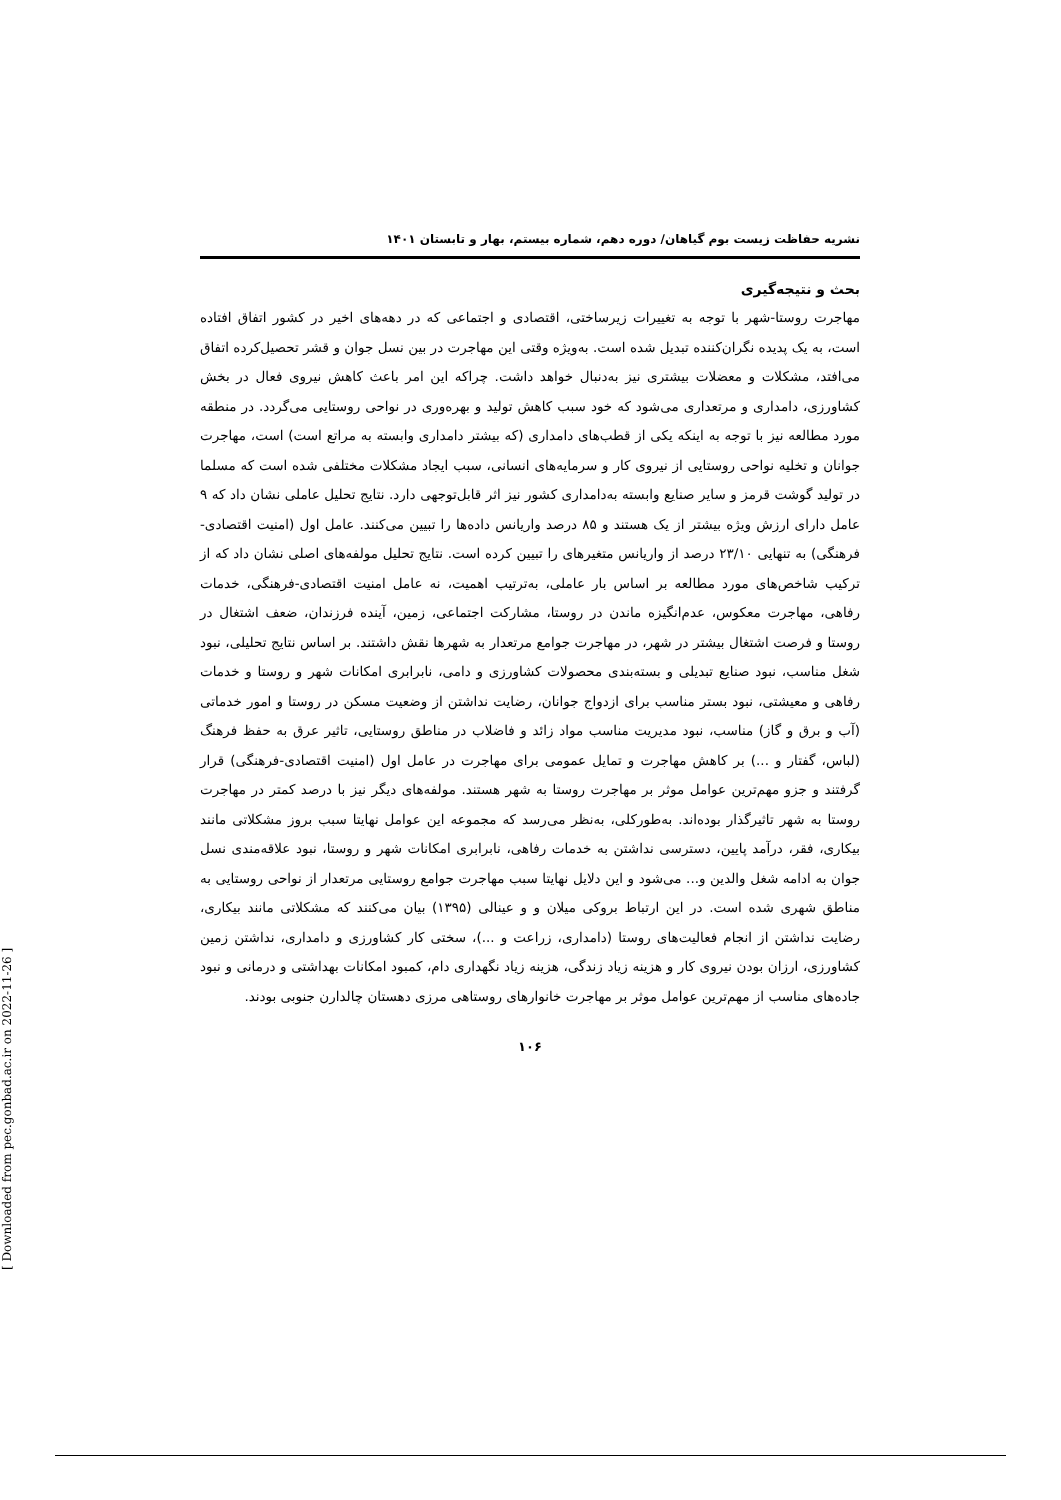[ Downloaded from pec.gonbad.ac.ir on 2022-11-26 ]
نشریه حفاظت زیست بوم گیاهان/ دوره دهم، شماره بیستم، بهار و تابستان ۱۴۰۱
بحث و نتیجه‌گیری
مهاجرت روستا-شهر با توجه به تغییرات زیرساختی، اقتصادی و اجتماعی که در دهه‌های اخیر در کشور اتفاق افتاده است، به یک پدیده نگران‌کننده تبدیل شده است. به‌ویژه وقتی این مهاجرت در بین نسل جوان و قشر تحصیل‌کرده اتفاق می‌افتد، مشکلات و معضلات بیشتری نیز به‌دنبال خواهد داشت. چراکه این امر باعث کاهش نیروی فعال در بخش کشاورزی، دامداری و مرتعداری می‌شود که خود سبب کاهش تولید و بهره‌وری در نواحی روستایی می‌گردد. در منطقه مورد مطالعه نیز با توجه به اینکه یکی از قطب‌های دامداری (که بیشتر دامداری وابسته به مراتع است) است، مهاجرت جوانان و تخلیه نواحی روستایی از نیروی کار و سرمایه‌های انسانی، سبب ایجاد مشکلات مختلفی شده است که مسلما در تولید گوشت قرمز و سایر صنایع وابسته به‌دامداری کشور نیز اثر قابل‌توجهی دارد. نتایج تحلیل عاملی نشان داد که ۹ عامل دارای ارزش ویژه بیشتر از یک هستند و ۸۵ درصد واریانس داده‌ها را تبیین می‌کنند. عامل اول (امنیت اقتصادی-فرهنگی) به تنهایی ۲۳/۱۰ درصد از واریانس متغیرهای را تبیین کرده است. نتایج تحلیل مولفه‌های اصلی نشان داد که از ترکیب شاخص‌های مورد مطالعه بر اساس بار عاملی، به‌ترتیب اهمیت، نه عامل امنیت اقتصادی-فرهنگی، خدمات رفاهی، مهاجرت معکوس، عدم‌انگیزه ماندن در روستا، مشارکت اجتماعی، زمین، آینده فرزندان، ضعف اشتغال در روستا و فرصت اشتغال بیشتر در شهر، در مهاجرت جوامع مرتعدار به شهرها نقش داشتند. بر اساس نتایج تحلیلی، نبود شغل مناسب، نبود صنایع تبدیلی و بسته‌بندی محصولات کشاورزی و دامی، نابرابری امکانات شهر و روستا و خدمات رفاهی و معیشتی، نبود بستر مناسب برای ازدواج جوانان، رضایت نداشتن از وضعیت مسکن در روستا و امور خدماتی (آب و برق و گاز) مناسب، نبود مدیریت مناسب مواد زائد و فاضلاب در مناطق روستایی، تاثیر عرق به حفظ فرهنگ (لباس، گفتار و ...) بر کاهش مهاجرت و تمایل عمومی برای مهاجرت در عامل اول (امنیت اقتصادی-فرهنگی) قرار گرفتند و جزو مهم‌ترین عوامل موثر بر مهاجرت روستا به شهر هستند. مولفه‌های دیگر نیز با درصد کمتر در مهاجرت روستا به شهر تاثیرگذار بوده‌اند. به‌طورکلی، به‌نظر می‌رسد که مجموعه این عوامل نهایتا سبب بروز مشکلاتی مانند بیکاری، فقر، درآمد پایین، دسترسی نداشتن به خدمات رفاهی، نابرابری امکانات شهر و روستا، نبود علاقه‌مندی نسل جوان به ادامه شغل والدین و... می‌شود و این دلایل نهایتا سبب مهاجرت جوامع روستایی مرتعدار از نواحی روستایی به مناطق شهری شده است. در این ارتباط بروکی میلان و و عینالی (۱۳۹۵) بیان می‌کنند که مشکلاتی مانند بیکاری، رضایت نداشتن از انجام فعالیت‌های روستا (دامداری، زراعت و ...)، سختی کار کشاورزی و دامداری، نداشتن زمین کشاورزی، ارزان بودن نیروی کار و هزینه زیاد زندگی، هزینه زیاد نگهداری دام، کمبود امکانات بهداشتی و درمانی و نبود جاده‌های مناسب از مهم‌ترین عوامل موثر بر مهاجرت خانوارهای روستاهی مرزی دهستان چالدارن جنوبی بودند.
۱۰۶